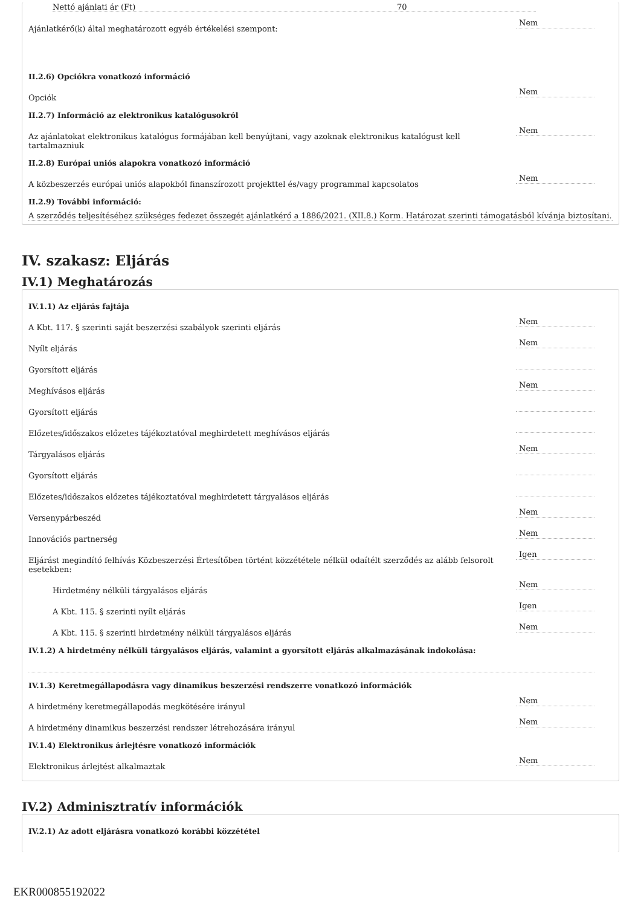Nettó ajánlati ár (Ft) 70
Ajánlatkérő(k) által meghatározott egyéb értékelési szempont:
Nem
II.2.6) Opciókra vonatkozó információ
Opciók
Nem
II.2.7) Információ az elektronikus katalógusokról
Az ajánlatokat elektronikus katalógus formájában kell benyújtani, vagy azoknak elektronikus katalógust kell tartalmazniuk
Nem
II.2.8) Európai uniós alapokra vonatkozó információ
A közbeszerzés európai uniós alapokból finanszírozott projekttel és/vagy programmal kapcsolatos
Nem
II.2.9) További információ:
A szerződés teljesítéséhez szükséges fedezet összegét ajánlatkérő a 1886/2021. (XII.8.) Korm. Határozat szerinti támogatásból kívánja biztosítani.
IV. szakasz: Eljárás
IV.1) Meghatározás
IV.1.1) Az eljárás fajtája
A Kbt. 117. § szerinti saját beszerzési szabályok szerinti eljárás
Nem
Nyílt eljárás
Nem
Gyorsított eljárás
Meghívásos eljárás
Nem
Gyorsított eljárás
Előzetes/időszakos előzetes tájékoztatóval meghirdetett meghívásos eljárás
Tárgyalásos eljárás
Nem
Gyorsított eljárás
Előzetes/időszakos előzetes tájékoztatóval meghirdetett tárgyalásos eljárás
Versenypárbeszéd
Nem
Innovációs partnerség
Nem
Eljárást megindító felhívás Közbeszerzési Értesítőben történt közzététele nélkül odaítélt szerződés az alább felsorolt esetekben:
Igen
Hirdetmény nélküli tárgyalásos eljárás
Nem
A Kbt. 115. § szerinti nyílt eljárás
Igen
A Kbt. 115. § szerinti hirdetmény nélküli tárgyalásos eljárás
Nem
IV.1.2) A hirdetmény nélküli tárgyalásos eljárás, valamint a gyorsított eljárás alkalmazásának indokolása:
IV.1.3) Keretmegállapodásra vagy dinamikus beszerzési rendszerre vonatkozó információk
A hirdetmény keretmegállapodás megkötésére irányul
Nem
A hirdetmény dinamikus beszerzési rendszer létrehozására irányul
Nem
IV.1.4) Elektronikus árlejtésre vonatkozó információk
Elektronikus árlejtést alkalmaztak
Nem
IV.2) Adminisztratív információk
IV.2.1) Az adott eljárásra vonatkozó korábbi közzététel
EKR000855192022